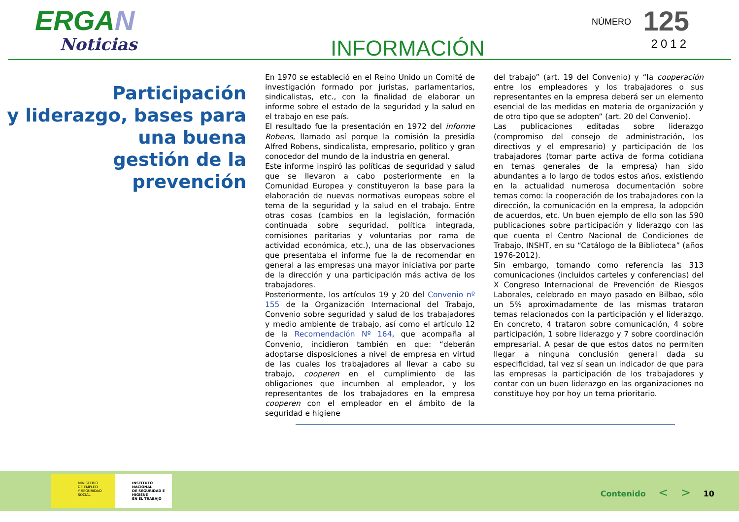ERGAN
Noticias
INFORMACIÓN
NÚMERO 125
2012
Participación
y liderazgo, bases para
una buena
gestión de la prevención
En 1970 se estableció en el Reino Unido un Comité de investigación formado por juristas, parlamentarios, sindicalistas, etc., con la finalidad de elaborar un informe sobre el estado de la seguridad y la salud en el trabajo en ese país.
El resultado fue la presentación en 1972 del informe Robens, llamado así porque la comisión la presidía Alfred Robens, sindicalista, empresario, político y gran conocedor del mundo de la industria en general.
Este informe inspiró las políticas de seguridad y salud que se llevaron a cabo posteriormente en la Comunidad Europea y constituyeron la base para la elaboración de nuevas normativas europeas sobre el tema de la seguridad y la salud en el trabajo. Entre otras cosas (cambios en la legislación, formación continuada sobre seguridad, política integrada, comisiones paritarias y voluntarias por rama de actividad económica, etc.), una de las observaciones que presentaba el informe fue la de recomendar en general a las empresas una mayor iniciativa por parte de la dirección y una participación más activa de los trabajadores.
Posteriormente, los artículos 19 y 20 del Convenio nº 155 de la Organización Internacional del Trabajo, Convenio sobre seguridad y salud de los trabajadores y medio ambiente de trabajo, así como el artículo 12 de la Recomendación Nº 164, que acompaña al Convenio, incidieron también en que: “deberán adoptarse disposiciones a nivel de empresa en virtud de las cuales los trabajadores al llevar a cabo su trabajo, cooperen en el cumplimiento de las obligaciones que incumben al empleador, y los representantes de los trabajadores en la empresa cooperen con el empleador en el ámbito de la seguridad e higiene
del trabajo” (art. 19 del Convenio) y “la cooperación entre los empleadores y los trabajadores o sus representantes en la empresa deberá ser un elemento esencial de las medidas en materia de organización y de otro tipo que se adopten” (art. 20 del Convenio).
Las publicaciones editadas sobre liderazgo (compromiso del consejo de administración, los directivos y el empresario) y participación de los trabajadores (tomar parte activa de forma cotidiana en temas generales de la empresa) han sido abundantes a lo largo de todos estos años, existiendo en la actualidad numerosa documentación sobre temas como: la cooperación de los trabajadores con la dirección, la comunicación en la empresa, la adopción de acuerdos, etc. Un buen ejemplo de ello son las 590 publicaciones sobre participación y liderazgo con las que cuenta el Centro Nacional de Condiciones de Trabajo, INSHT, en su “Catálogo de la Biblioteca” (años 1976-2012).
Sin embargo, tomando como referencia las 313 comunicaciones (incluidos carteles y conferencias) del X Congreso Internacional de Prevención de Riesgos Laborales, celebrado en mayo pasado en Bilbao, sólo un 5% aproximadamente de las mismas trataron temas relacionados con la participación y el liderazgo. En concreto, 4 trataron sobre comunicación, 4 sobre participación, 1 sobre liderazgo y 7 sobre coordinación empresarial. A pesar de que estos datos no permiten llegar a ninguna conclusión general dada su especificidad, tal vez sí sean un indicador de que para las empresas la participación de los trabajadores y contar con un buen liderazgo en las organizaciones no constituye hoy por hoy un tema prioritario.
MINISTERIO
DE EMPLEO
Y SEGURIDAD SOCIAL
INSTITUTO NACIONAL
DE SEGURIDAD E HIGIENE
EN EL TRABAJO
Contenido < > 10